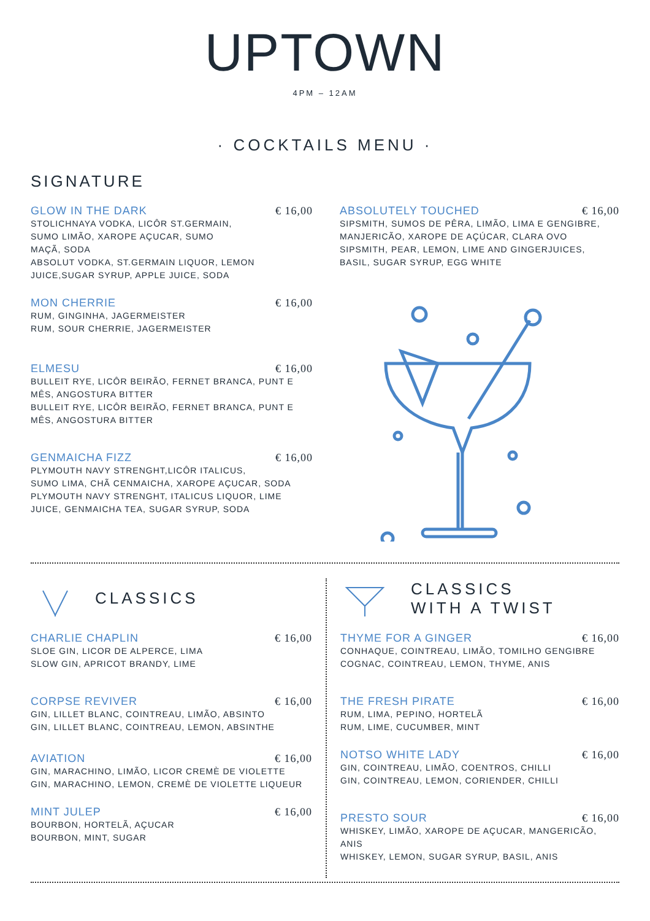UPTOWN
4PM – 12AM
· COCKTAILS MENU ·
SIGNATURE
GLOW IN THE DARK € 16,00
STOLICHNAYA VODKA, LICÔR ST.GERMAIN,
SUMO LIMÃO, XAROPE AÇUCAR, SUMO
MAÇÃ, SODA
ABSOLUT VODKA, ST.GERMAIN LIQUOR, LEMON
JUICE,SUGAR SYRUP, APPLE JUICE, SODA
MON CHERRIE € 16,00
RUM, GINGINHA, JAGERMEISTER
RUM, SOUR CHERRIE, JAGERMEISTER
ELMESU € 16,00
BULLEIT RYE, LICÔR BEIRÃO, FERNET BRANCA, PUNT E MÊS, ANGOSTURA BITTER
BULLEIT RYE, LICÔR BEIRÃO, FERNET BRANCA, PUNT E MÊS, ANGOSTURA BITTER
GENMAICHA FIZZ € 16,00
PLYMOUTH NAVY STRENGHT,LICÔR ITALICUS,
SUMO LIMA, CHÃ CENMAICHA, XAROPE AÇUCAR, SODA
PLYMOUTH NAVY STRENGHT, ITALICUS LIQUOR, LIME
JUICE, GENMAICHA TEA, SUGAR SYRUP, SODA
ABSOLUTELY TOUCHED € 16,00
SIPSMITH, SUMOS DE PÊRA, LIMÃO, LIMA E GENGIBRE,
MANJERICÃO, XAROPE DE AÇÚCAR, CLARA OVO
SIPSMITH, PEAR, LEMON, LIME AND GINGERJUICES,
BASIL, SUGAR SYRUP, EGG WHITE
CLASSICS
CHARLIE CHAPLIN € 16,00
SLOE GIN, LICOR DE ALPERCE, LIMA
SLOW GIN, APRICOT BRANDY, LIME
CORPSE REVIVER € 16,00
GIN, LILLET BLANC, COINTREAU, LIMÃO, ABSINTO
GIN, LILLET BLANC, COINTREAU, LEMON, ABSINTHE
AVIATION € 16,00
GIN, MARACHINO, LIMÃO, LICOR CREMÈ DE VIOLETTE
GIN, MARACHINO, LEMON, CREMÈ DE VIOLETTE LIQUEUR
MINT JULEP € 16,00
BOURBON, HORTELÃ, AÇUCAR
BOURBON, MINT, SUGAR
CLASSICS
WITH A TWIST
THYME FOR A GINGER € 16,00
CONHAQUE, COINTREAU, LIMÃO, TOMILHO GENGIBRE
COGNAC, COINTREAU, LEMON, THYME, ANIS
THE FRESH PIRATE € 16,00
RUM, LIMA, PEPINO, HORTELÃ
RUM, LIME, CUCUMBER, MINT
NOTSO WHITE LADY € 16,00
GIN, COINTREAU, LIMÃO, COENTROS, CHILLI
GIN, COINTREAU, LEMON, CORIENDER, CHILLI
PRESTO SOUR € 16,00
WHISKEY, LIMÃO, XAROPE DE AÇUCAR, MANGERICÃO, ANIS
WHISKEY, LEMON, SUGAR SYRUP, BASIL, ANIS